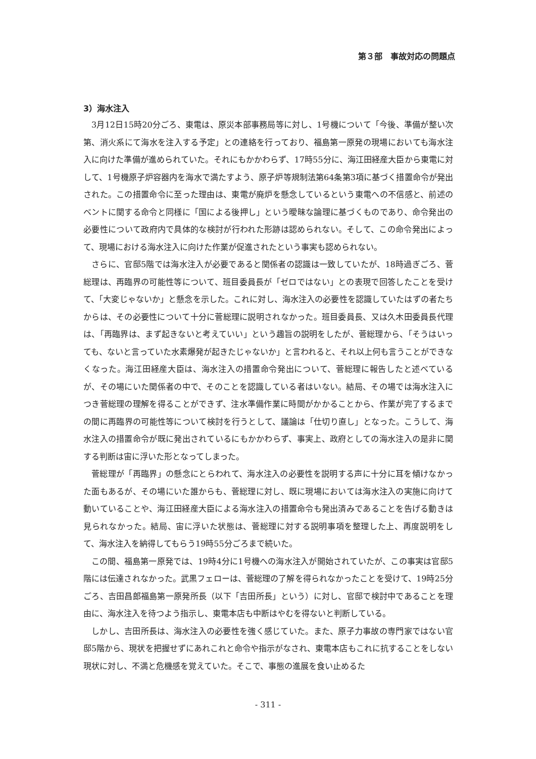第３部　事故対応の問題点
3）海水注入
3月12日15時20分ごろ、東電は、原災本部事務局等に対し、1号機について「今後、準備が整い次第、消火系にて海水を注入する予定」との連絡を行っており、福島第一原発の現場においても海水注入に向けた準備が進められていた。それにもかかわらず、17時55分に、海江田経産大臣から東電に対して、1号機原子炉容器内を海水で満たすよう、原子炉等規制法第64条第3項に基づく措置命令が発出された。この措置命令に至った理由は、東電が廃炉を懸念しているという東電への不信感と、前述のベントに関する命令と同様に「国による後押し」という曖昧な論理に基づくものであり、命令発出の必要性について政府内で具体的な検討が行われた形跡は認められない。そして、この命令発出によって、現場における海水注入に向けた作業が促進されたという事実も認められない。
さらに、官邸5階では海水注入が必要であると関係者の認識は一致していたが、18時過ぎごろ、菅総理は、再臨界の可能性等について、班目委員長が「ゼロではない」との表現で回答したことを受けて、「大変じゃないか」と懸念を示した。これに対し、海水注入の必要性を認識していたはずの者たちからは、その必要性について十分に菅総理に説明されなかった。班目委員長、又は久木田委員長代理は、「再臨界は、まず起きないと考えていい」という趣旨の説明をしたが、菅総理から、「そうはいっても、ないと言っていた水素爆発が起きたじゃないか」と言われると、それ以上何も言うことができなくなった。海江田経産大臣は、海水注入の措置命令発出について、菅総理に報告したと述べているが、その場にいた関係者の中で、そのことを認識している者はいない。結局、その場では海水注入につき菅総理の理解を得ることができず、注水準備作業に時間がかかることから、作業が完了するまでの間に再臨界の可能性等について検討を行うとして、議論は「仕切り直し」となった。こうして、海水注入の措置命令が既に発出されているにもかかわらず、事実上、政府としての海水注入の是非に関する判断は宙に浮いた形となってしまった。
菅総理が「再臨界」の懸念にとらわれて、海水注入の必要性を説明する声に十分に耳を傾けなかった面もあるが、その場にいた誰からも、菅総理に対し、既に現場においては海水注入の実施に向けて動いていることや、海江田経産大臣による海水注入の措置命令も発出済みであることを告げる動きは見られなかった。結局、宙に浮いた状態は、菅総理に対する説明事項を整理した上、再度説明をして、海水注入を納得してもらう19時55分ごろまで続いた。
この間、福島第一原発では、19時4分に1号機への海水注入が開始されていたが、この事実は官邸5階には伝達されなかった。武黒フェローは、菅総理の了解を得られなかったことを受けて、19時25分ごろ、吉田昌郎福島第一原発所長（以下「吉田所長」という）に対し、官邸で検討中であることを理由に、海水注入を待つよう指示し、東電本店も中断はやむを得ないと判断している。
しかし、吉田所長は、海水注入の必要性を強く感じていた。また、原子力事故の専門家ではない官邸5階から、現状を把握せずにあれこれと命令や指示がなされ、東電本店もこれに抗することをしない現状に対し、不満と危機感を覚えていた。そこで、事態の進展を食い止めるた
- 311 -